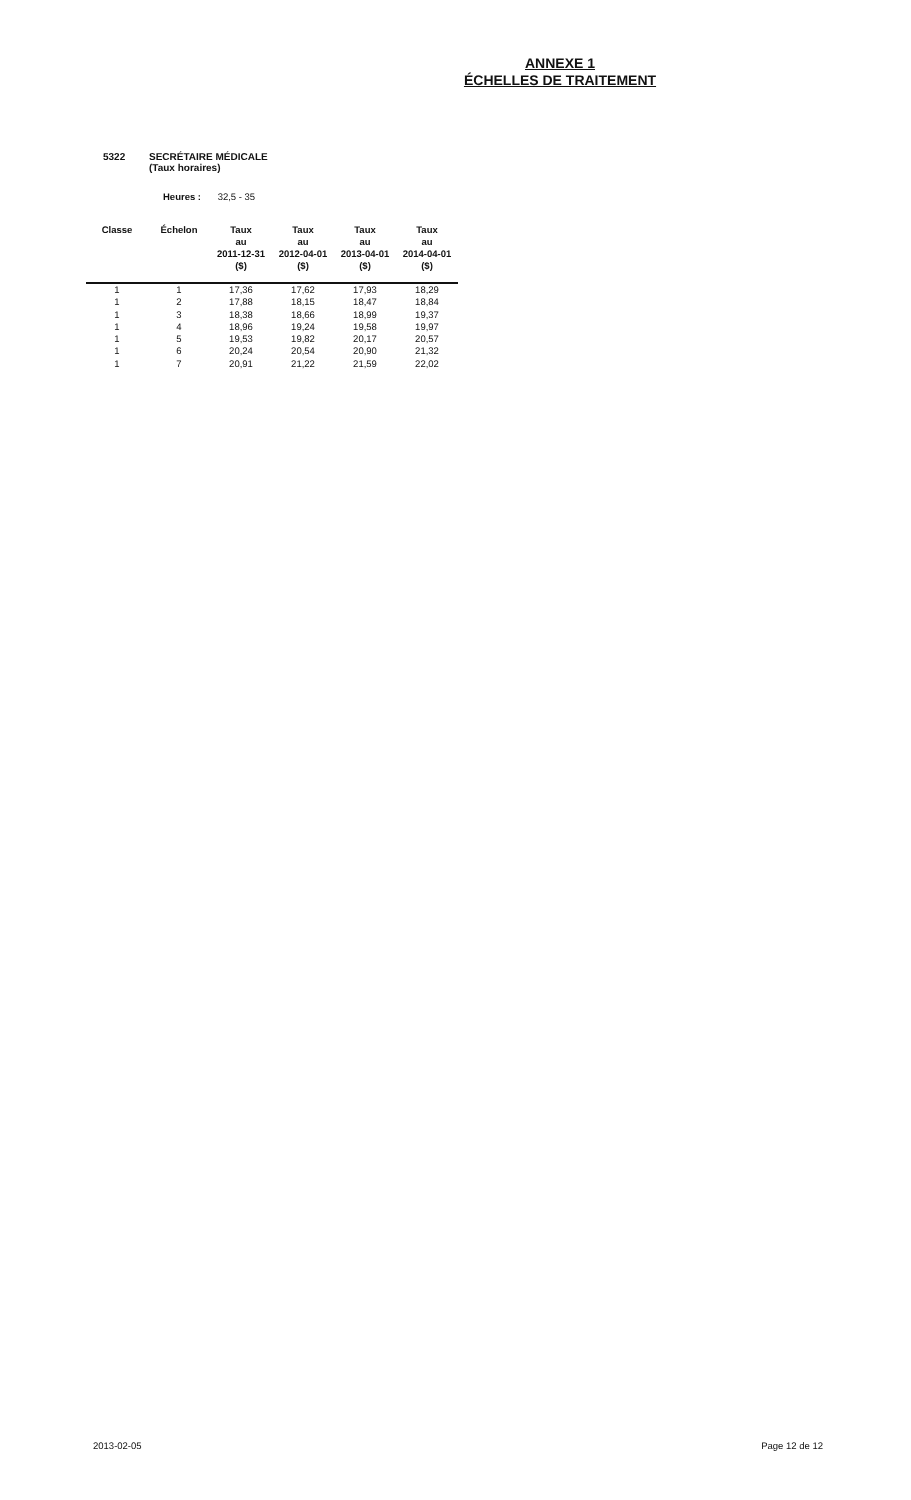ANNEXE 1
ÉCHELLES DE TRAITEMENT
5322 SECRÉTAIRE MÉDICALE
(Taux horaires)
Heures : 32,5 - 35
| Classe | Échelon | Taux au 2011-12-31 ($) | Taux au 2012-04-01 ($) | Taux au 2013-04-01 ($) | Taux au 2014-04-01 ($) |
| --- | --- | --- | --- | --- | --- |
| 1 | 1 | 17,36 | 17,62 | 17,93 | 18,29 |
| 1 | 2 | 17,88 | 18,15 | 18,47 | 18,84 |
| 1 | 3 | 18,38 | 18,66 | 18,99 | 19,37 |
| 1 | 4 | 18,96 | 19,24 | 19,58 | 19,97 |
| 1 | 5 | 19,53 | 19,82 | 20,17 | 20,57 |
| 1 | 6 | 20,24 | 20,54 | 20,90 | 21,32 |
| 1 | 7 | 20,91 | 21,22 | 21,59 | 22,02 |
2013-02-05 Page 12 de 12